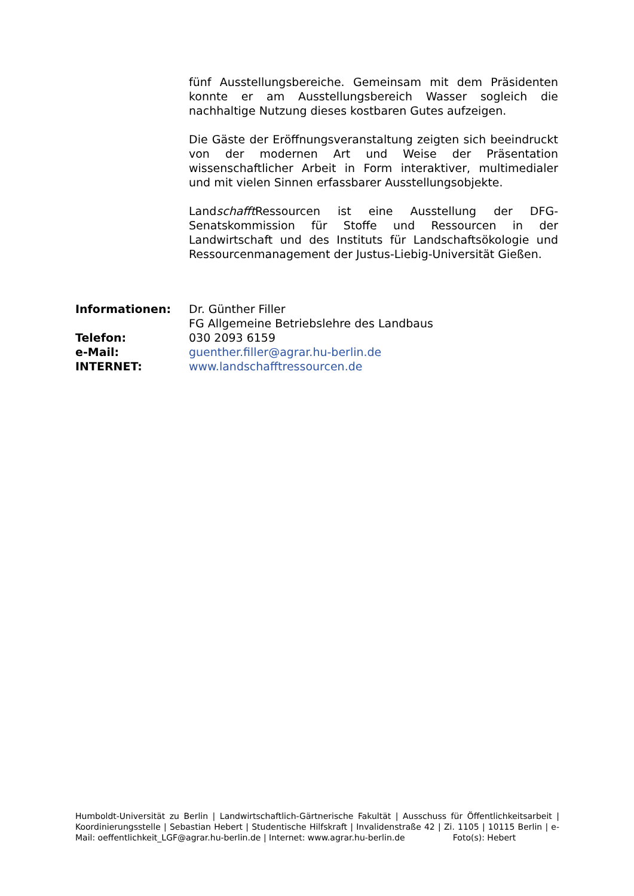fünf Ausstellungsbereiche. Gemeinsam mit dem Präsidenten konnte er am Ausstellungsbereich Wasser sogleich die nachhaltige Nutzung dieses kostbaren Gutes aufzeigen.
Die Gäste der Eröffnungsveranstaltung zeigten sich beeindruckt von der modernen Art und Weise der Präsentation wissenschaftlicher Arbeit in Form interaktiver, multimedialer und mit vielen Sinnen erfassbarer Ausstellungsobjekte.
Landschafft Ressourcen ist eine Ausstellung der DFG-Senatskommission für Stoffe und Ressourcen in der Landwirtschaft und des Instituts für Landschaftsökologie und Ressourcenmanagement der Justus-Liebig-Universität Gießen.
| Informationen: | Dr. Günther Filler FG Allgemeine Betriebslehre des Landbaus |
| Telefon: | 030 2093 6159 |
| e-Mail: | guenther.filler@agrar.hu-berlin.de |
| INTERNET: | www.landschafftressourcen.de |
Humboldt-Universität zu Berlin | Landwirtschaftlich-Gärtnerische Fakultät | Ausschuss für Öffentlichkeitsarbeit | Koordinierungsstelle | Sebastian Hebert | Studentische Hilfskraft | Invalidenstraße 42 | Zi. 1105 | 10115 Berlin | e-Mail: oeffentlichkeit_LGF@agrar.hu-berlin.de | Internet: www.agrar.hu-berlin.de Foto(s): Hebert